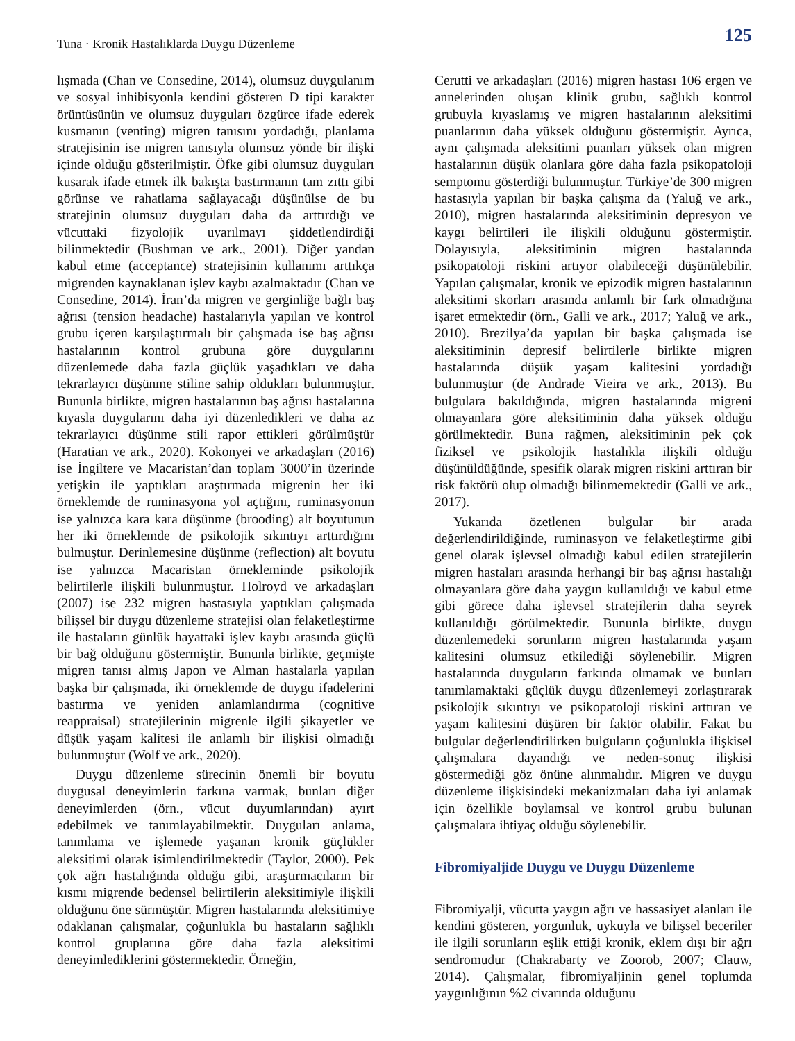Tuna · Kronik Hastalıklarda Duygu Düzenleme 125
lışmada (Chan ve Consedine, 2014), olumsuz duygulanım ve sosyal inhibisyonla kendini gösteren D tipi karakter örüntüsünün ve olumsuz duyguları özgürce ifade ederek kusmanın (venting) migren tanısını yordadığı, planlama stratejisinin ise migren tanısıyla olumsuz yönde bir ilişki içinde olduğu gösterilmiştir. Öfke gibi olumsuz duyguları kusarak ifade etmek ilk bakışta bastırmanın tam zıttı gibi görünse ve rahatlama sağlayacağı düşünülse de bu stratejinin olumsuz duyguları daha da arttırdığı ve vücuttaki fizyolojik uyarılmayı şiddetlendirdiği bilinmektedir (Bushman ve ark., 2001). Diğer yandan kabul etme (acceptance) stratejisinin kullanımı arttıkça migrenden kaynaklanan işlev kaybı azalmaktadır (Chan ve Consedine, 2014). İran’da migren ve gerginliğe bağlı baş ağrısı (tension headache) hastalarıyla yapılan ve kontrol grubu içeren karşılaştırmalı bir çalışmada ise baş ağrısı hastalarının kontrol grubuna göre duygularını düzenlemede daha fazla güçlük yaşadıkları ve daha tekrarlayıcı düşünme stiline sahip oldukları bulunmuştur. Bununla birlikte, migren hastalarının baş ağrısı hastalarına kıyasla duygularını daha iyi düzenledikleri ve daha az tekrarlayıcı düşünme stili rapor ettikleri görülmüştür (Haratian ve ark., 2020). Kokonyei ve arkadaşları (2016) ise İngiltere ve Macaristan’dan toplam 3000’in üzerinde yetişkin ile yaptıkları araştırmada migrenin her iki örneklemde de ruminasyona yol açtığını, ruminasyonun ise yalnızca kara kara düşünme (brooding) alt boyutunun her iki örneklemde de psikolojik sıkıntıyı arttırdığını bulmuştur. Derinlemesine düşünme (reflection) alt boyutu ise yalnızca Macaristan örnekleminde psikolojik belirtilerle ilişkili bulunmuştur. Holroyd ve arkadaşları (2007) ise 232 migren hastasıyla yaptıkları çalışmada bilişsel bir duygu düzenleme stratejisi olan felaketleştirme ile hastaların günlük hayattaki işlev kaybı arasında güçlü bir bağ olduğunu göstermiştir. Bununla birlikte, geçmişte migren tanısı almış Japon ve Alman hastalarla yapılan başka bir çalışmada, iki örneklemde de duygu ifadelerini bastırma ve yeniden anlamlandırma (cognitive reappraisal) stratejilerinin migrenle ilgili şikayetler ve düşük yaşam kalitesi ile anlamlı bir ilişkisi olmadığı bulunmuştur (Wolf ve ark., 2020).
Duygu düzenleme sürecinin önemli bir boyutu duygusal deneyimlerin farkına varmak, bunları diğer deneyimlerden (örn., vücut duyumlarından) ayırt edebilmek ve tanımlayabilmektir. Duyguları anlama, tanımlama ve işlemede yaşanan kronik güçlükler aleksitimi olarak isimlendirilmektedir (Taylor, 2000). Pek çok ağrı hastalığında olduğu gibi, araştırmacıların bir kısmı migrende bedensel belirtilerin aleksitimiyle ilişkili olduğunu öne sürmüştür. Migren hastalarında aleksitimiye odaklanan çalışmalar, çoğunlukla bu hastaların sağlıklı kontrol gruplarına göre daha fazla aleksitimi deneyimlediklerini göstermektedir. Örneğin,
Cerutti ve arkadaşları (2016) migren hastası 106 ergen ve annelerinden oluşan klinik grubu, sağlıklı kontrol grubuyla kıyaslamış ve migren hastalarının aleksitimi puanlarının daha yüksek olduğunu göstermiştir. Ayrıca, aynı çalışmada aleksitimi puanları yüksek olan migren hastalarının düşük olanlara göre daha fazla psikopatoloji semptomu gösterdiği bulunmuştur. Türkiye’de 300 migren hastasıyla yapılan bir başka çalışma da (Yaluğ ve ark., 2010), migren hastalarında aleksitiminin depresyon ve kaygı belirtileri ile ilişkili olduğunu göstermiştir. Dolayısıyla, aleksitiminin migren hastalarında psikopatoloji riskini artıyor olabileceği düşünülebilir. Yapılan çalışmalar, kronik ve epizodik migren hastalarının aleksitimi skorları arasında anlamlı bir fark olmadığına işaret etmektedir (örn., Galli ve ark., 2017; Yaluğ ve ark., 2010). Brezilya’da yapılan bir başka çalışmada ise aleksitiminin depresif belirtilerle birlikte migren hastalarında düşük yaşam kalitesini yordadığı bulunmuştur (de Andrade Vieira ve ark., 2013). Bu bulgulara bakıldığında, migren hastalarında migreni olmayanlara göre aleksitiminin daha yüksek olduğu görülmektedir. Buna rağmen, aleksitiminin pek çok fiziksel ve psikolojik hastalıkla ilişkili olduğu düşünüldüğünde, spesifik olarak migren riskini arttıran bir risk faktörü olup olmadığı bilinmemektedir (Galli ve ark., 2017).
Yukarıda özetlenen bulgular bir arada değerlendirildiğinde, ruminasyon ve felaketleştirme gibi genel olarak işlevsel olmadığı kabul edilen stratejilerin migren hastaları arasında herhangi bir baş ağrısı hastalığı olmayanlara göre daha yaygın kullanıldığı ve kabul etme gibi görece daha işlevsel stratejilerin daha seyrek kullanıldığı görülmektedir. Bununla birlikte, duygu düzenlemedeki sorunların migren hastalarında yaşam kalitesini olumsuz etkilediği söylenebilir. Migren hastalarında duyguların farkında olmamak ve bunları tanımlamaktaki güçlük duygu düzenlemeyi zorlaştırarak psikolojik sıkıntıyı ve psikopatoloji riskini arttıran ve yaşam kalitesini düşüren bir faktör olabilir. Fakat bu bulgular değerlendirilirken bulguların çoğunlukla ilişkisel çalışmalara dayandığı ve neden-sonuç ilişkisi göstermediği göz önüne alınmalıdır. Migren ve duygu düzenleme ilişkisindeki mekanizmaları daha iyi anlamak için özellikle boylamsal ve kontrol grubu bulunan çalışmalara ihtiyaç olduğu söylenebilir.
Fibromiyaljide Duygu ve Duygu Düzenleme
Fibromiyalji, vücutta yaygın ağrı ve hassasiyet alanları ile kendini gösteren, yorgunluk, uykuyla ve bilişsel beceriler ile ilgili sorunların eşlik ettiği kronik, eklem dışı bir ağrı sendromudur (Chakrabarty ve Zoorob, 2007; Clauw, 2014). Çalışmalar, fibromiyaljinin genel toplumda yaygınlığının %2 civarında olduğunu